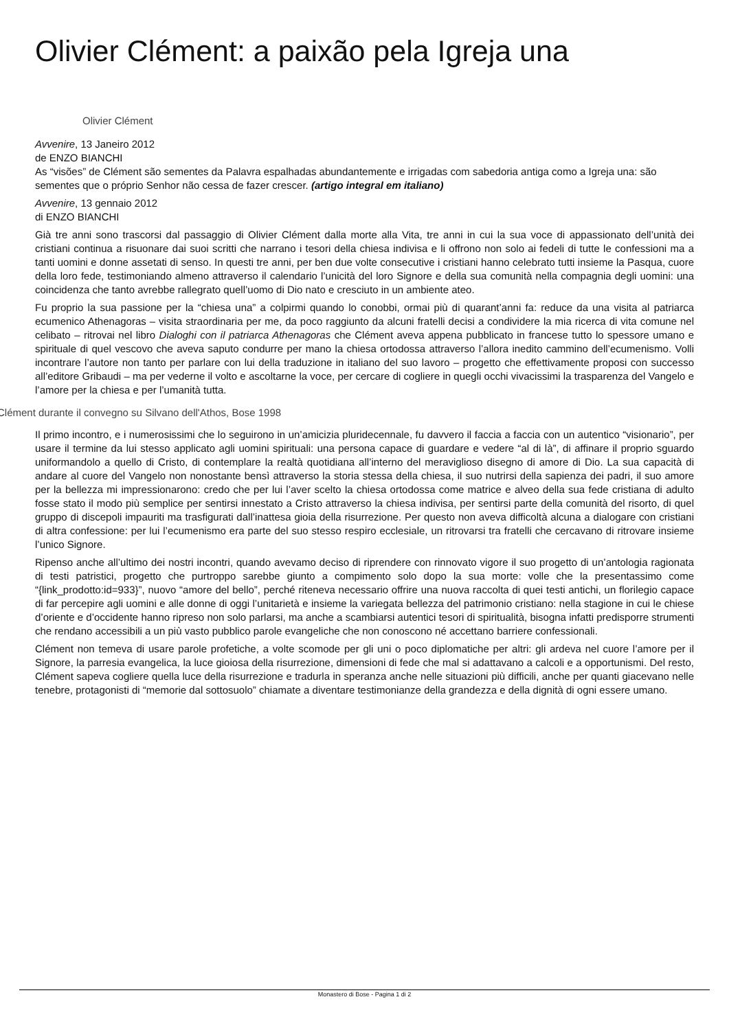Olivier Clément: a paixão pela Igreja una
Olivier Clément
Avvenire, 13 Janeiro 2012
de ENZO BIANCHI
As “visões” de Clément são sementes da Palavra espalhadas abundantemente e irrigadas com sabedoria antiga como a Igreja una: são sementes que o próprio Senhor não cessa de fazer crescer. (artigo integral em italiano)
Avvenire, 13 gennaio 2012
di ENZO BIANCHI
Già tre anni sono trascorsi dal passaggio di Olivier Clément dalla morte alla Vita, tre anni in cui la sua voce di appassionato dell’unità dei cristiani continua a risuonare dai suoi scritti che narrano i tesori della chiesa indivisa e li offrono non solo ai fedeli di tutte le confessioni ma a tanti uomini e donne assetati di senso. In questi tre anni, per ben due volte consecutive i cristiani hanno celebrato tutti insieme la Pasqua, cuore della loro fede, testimoniando almeno attraverso il calendario l’unicità del loro Signore e della sua comunità nella compagnia degli uomini: una coincidenza che tanto avrebbe rallegrato quell’uomo di Dio nato e cresciuto in un ambiente ateo.
Fu proprio la sua passione per la “chiesa una” a colpirmi quando lo conobbi, ormai più di quarant’anni fa: reduce da una visita al patriarca ecumenico Athenagoras – visita straordinaria per me, da poco raggiunto da alcuni fratelli decisi a condividere la mia ricerca di vita comune nel celibato – ritrovai nel libro Dialoghi con il patriarca Athenagoras che Clément aveva appena pubblicato in francese tutto lo spessore umano e spirituale di quel vescovo che aveva saputo condurre per mano la chiesa ortodossa attraverso l’allora inedito cammino dell’ecumenismo. Volli incontrare l’autore non tanto per parlare con lui della traduzione in italiano del suo lavoro – progetto che effettivamente proposi con successo all’editore Gribaudi – ma per vederne il volto e ascoltarne la voce, per cercare di cogliere in quegli occhi vivacissimi la trasparenza del Vangelo e l’amore per la chiesa e per l’umanità tutta.
Clément durante il convegno su Silvano dell'Athos, Bose 1998
Il primo incontro, e i numerosissimi che lo seguirono in un’amicizia pluridecennale, fu davvero il faccia a faccia con un autentico “visionario”, per usare il termine da lui stesso applicato agli uomini spirituali: una persona capace di guardare e vedere “al di là”, di affinare il proprio sguardo uniformandolo a quello di Cristo, di contemplare la realtà quotidiana all’interno del meraviglioso disegno di amore di Dio. La sua capacità di andare al cuore del Vangelo non nonostante bensì attraverso la storia stessa della chiesa, il suo nutrirsi della sapienza dei padri, il suo amore per la bellezza mi impressionarono: credo che per lui l’aver scelto la chiesa ortodossa come matrice e alveo della sua fede cristiana di adulto fosse stato il modo più semplice per sentirsi innestato a Cristo attraverso la chiesa indivisa, per sentirsi parte della comunità del risorto, di quel gruppo di discepoli impauriti ma trasfigurati dall’inattesa gioia della risurrezione. Per questo non aveva difficoltà alcuna a dialogare con cristiani di altra confessione: per lui l’ecumenismo era parte del suo stesso respiro ecclesiale, un ritrovarsi tra fratelli che cercavano di ritrovare insieme l’unico Signore.
Ripenso anche all’ultimo dei nostri incontri, quando avevamo deciso di riprendere con rinnovato vigore il suo progetto di un’antologia ragionata di testi patristici, progetto che purtroppo sarebbe giunto a compimento solo dopo la sua morte: volle che la presentassimo come “{link_prodotto:id=933}”, nuovo “amore del bello”, perché riteneva necessario offrire una nuova raccolta di quei testi antichi, un florilegio capace di far percepire agli uomini e alle donne di oggi l’unitarietà e insieme la variegata bellezza del patrimonio cristiano: nella stagione in cui le chiese d’oriente e d’occidente hanno ripreso non solo parlarsi, ma anche a scambiarsi autentici tesori di spiritualità, bisogna infatti predisporre strumenti che rendano accessibili a un più vasto pubblico parole evangeliche che non conoscono né accettano barriere confessionali.
Clément non temeva di usare parole profetiche, a volte scomode per gli uni o poco diplomatiche per altri: gli ardeva nel cuore l’amore per il Signore, la parresia evangelica, la luce gioiosa della risurrezione, dimensioni di fede che mal si adattavano a calcoli e a opportunismi. Del resto, Clément sapeva cogliere quella luce della risurrezione e tradurla in speranza anche nelle situazioni più difficili, anche per quanti giacevano nelle tenebre, protagonisti di “memorie dal sottosuolo” chiamate a diventare testimonianze della grandezza e della dignità di ogni essere umano.
Monastero di Bose - Pagina 1 di 2